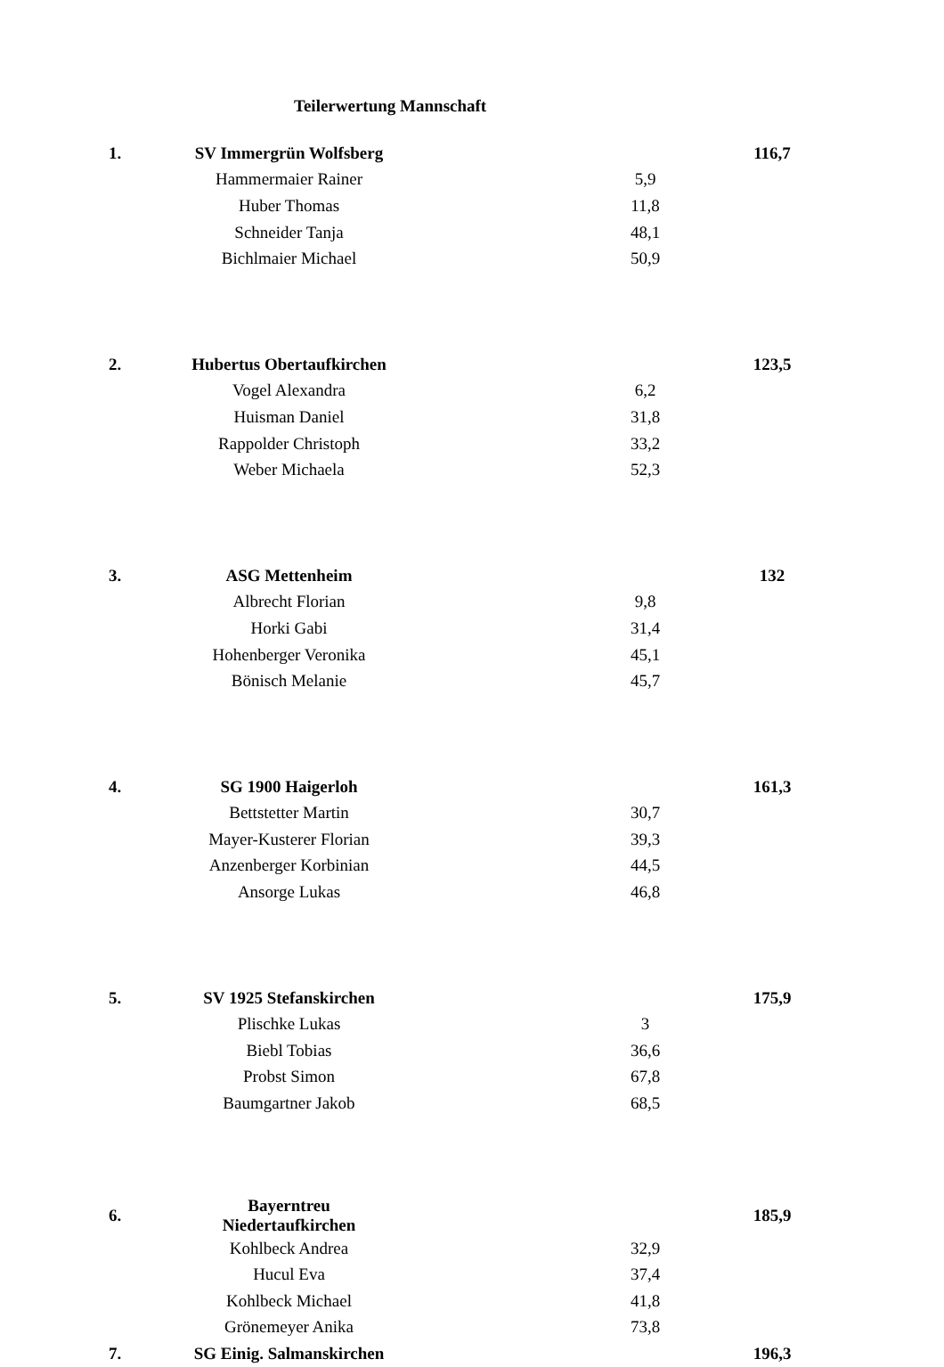Teilerwertung Mannschaft
| 1. | SV Immergrün Wolfsberg | | | 116,7 |
| | Hammermaier Rainer | | 5,9 | |
| | Huber Thomas | | 11,8 | |
| | Schneider Tanja | | 48,1 | |
| | Bichlmaier Michael | | 50,9 | |
| 2. | Hubertus Obertaufkirchen | | | 123,5 |
| | Vogel Alexandra | | 6,2 | |
| | Huisman Daniel | | 31,8 | |
| | Rappolder Christoph | | 33,2 | |
| | Weber Michaela | | 52,3 | |
| 3. | ASG Mettenheim | | | 132 |
| | Albrecht Florian | | 9,8 | |
| | Horki Gabi | | 31,4 | |
| | Hohenberger Veronika | | 45,1 | |
| | Bönisch Melanie | | 45,7 | |
| 4. | SG 1900 Haigerloh | | | 161,3 |
| | Bettstetter Martin | | 30,7 | |
| | Mayer-Kusterer Florian | | 39,3 | |
| | Anzenberger Korbinian | | 44,5 | |
| | Ansorge Lukas | | 46,8 | |
| 5. | SV 1925 Stefanskirchen | | | 175,9 |
| | Plischke Lukas | | 3 | |
| | Biebl Tobias | | 36,6 | |
| | Probst Simon | | 67,8 | |
| | Baumgartner Jakob | | 68,5 | |
| 6. | Bayerntreu Niedertaufkirchen | | | 185,9 |
| | Kohlbeck Andrea | | 32,9 | |
| | Hucul Eva | | 37,4 | |
| | Kohlbeck Michael | | 41,8 | |
| | Grönemeyer Anika | | 73,8 | |
| 7. | SG Einig. Salmanskirchen | | | 196,3 |